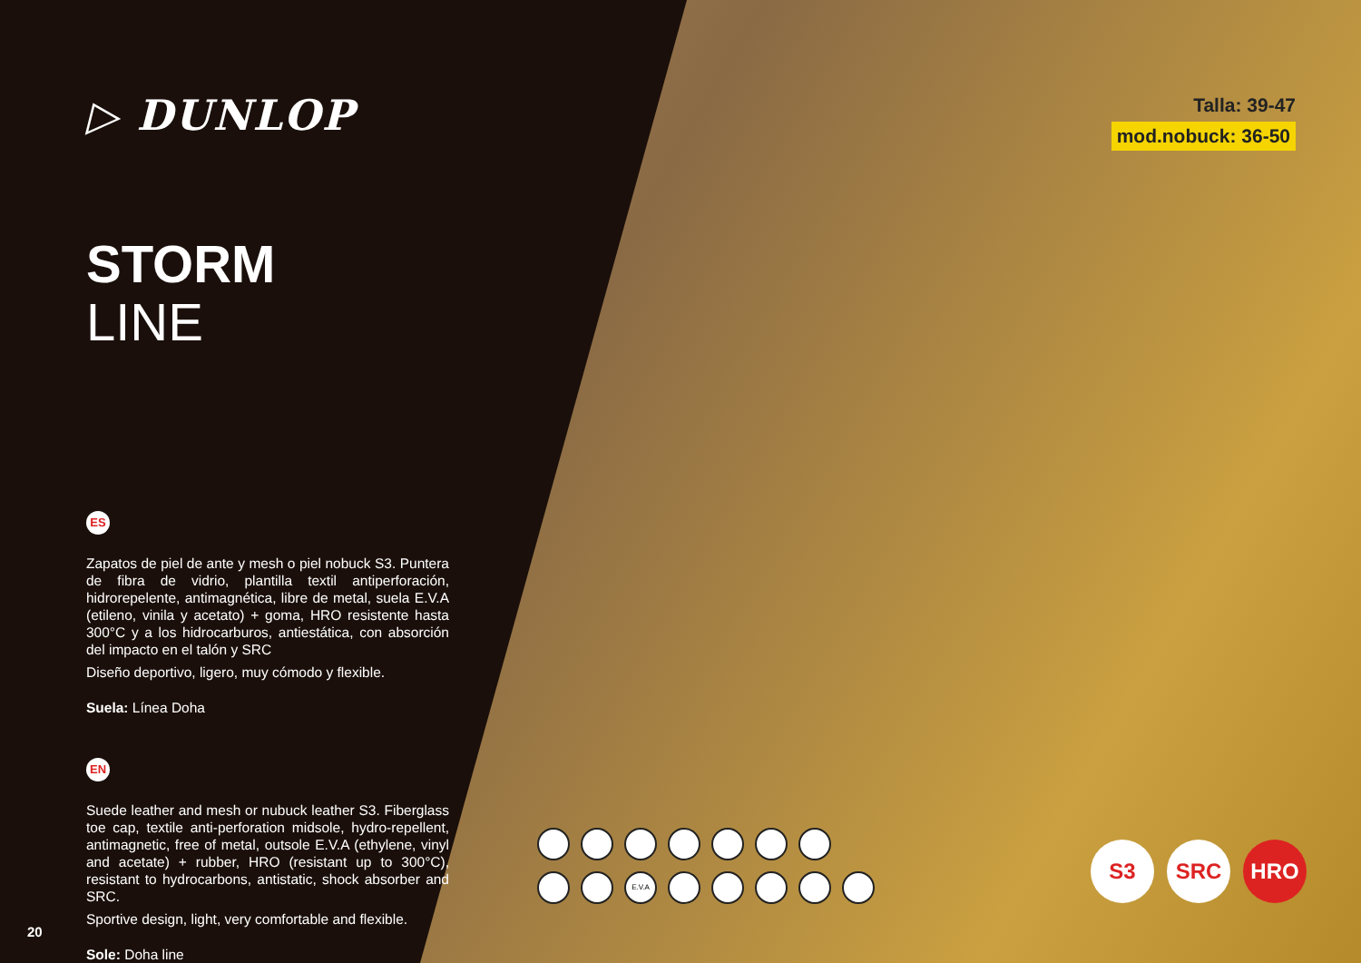▷ DUNLOP
STORM
LINE
ES
Zapatos de piel de ante y mesh o piel nobuck S3. Puntera de fibra de vidrio, plantilla textil antiperforación, hidrorepelente, antimagnética, libre de metal, suela E.V.A (etileno, vinila y acetato) + goma, HRO resistente hasta 300°C y a los hidrocarburos, antiestática, con absorción del impacto en el talón y SRC
Diseño deportivo, ligero, muy cómodo y flexible.
Suela: Línea Doha
EN
Suede leather and mesh or nubuck leather S3. Fiberglass toe cap, textile anti-perforation midsole, hydro-repellent, antimagnetic, free of metal, outsole E.V.A (ethylene, vinyl and acetate) + rubber, HRO (resistant up to 300°C), resistant to hydrocarbons, antistatic, shock absorber and SRC.
Sportive design, light, very comfortable and flexible.
Sole: Doha line
20
Talla: 39-47
mod.nobuck: 36-50
E.V.A
S3 SRC HRO